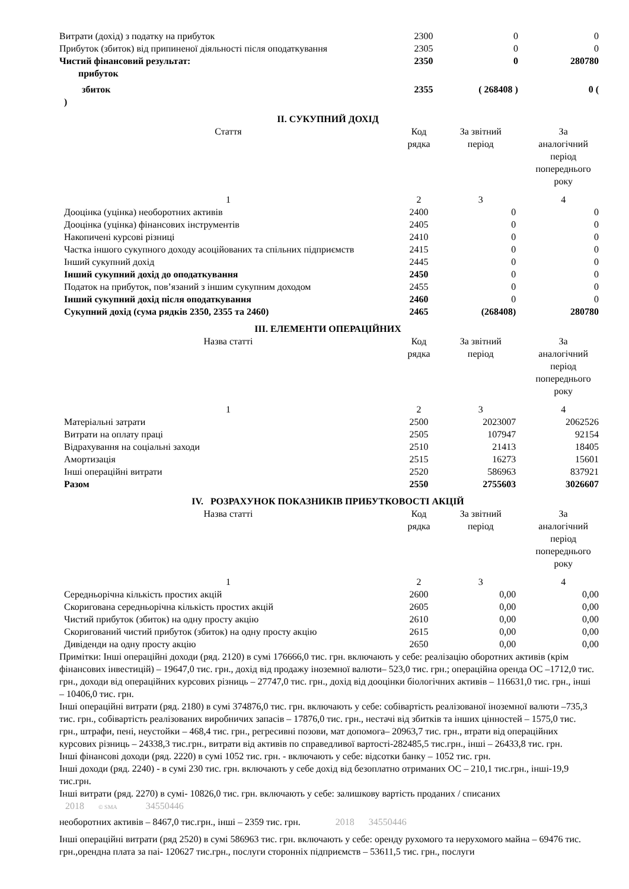| Витрати (дохід) з податку на прибуток | 2300 | 0 | 0 |
| Прибуток (збиток) від припиненої діяльності після оподаткування | 2305 | 0 | 0 |
| Чистий фінансовий результат: прибуток | 2350 | 0 | 280780 |
| збиток | 2355 | ( 268408 ) | 0 ( |
| ) | | | |
II. СУКУПНИЙ ДОХІД
| Стаття | Код рядка | За звітний період | За аналогічний період попереднього року |
| --- | --- | --- | --- |
| 1 | 2 | 3 | 4 |
| Дооцінка (уцінка) необоротних активів | 2400 | 0 | 0 |
| Дооцінка (уцінка) фінансових інструментів | 2405 | 0 | 0 |
| Накопичені курсові різниці | 2410 | 0 | 0 |
| Частка іншого сукупного доходу асоційованих та спільних підприємств | 2415 | 0 | 0 |
| Інший сукупний дохід | 2445 | 0 | 0 |
| Інший сукупний дохід до оподаткування | 2450 | 0 | 0 |
| Податок на прибуток, пов’язаний з іншим сукупним доходом | 2455 | 0 | 0 |
| Інший сукупний дохід після оподаткування | 2460 | 0 | 0 |
| Сукупний дохід (сума рядків 2350, 2355 та 2460) | 2465 | (268408) | 280780 |
III. ЕЛЕМЕНТИ ОПЕРАЦІЙНИХ
| Назва статті | Код рядка | За звітний період | За аналогічний період попереднього року |
| --- | --- | --- | --- |
| 1 | 2 | 3 | 4 |
| Матеріальні затрати | 2500 | 2023007 | 2062526 |
| Витрати на оплату праці | 2505 | 107947 | 92154 |
| Відрахування на соціальні заходи | 2510 | 21413 | 18405 |
| Амортизація | 2515 | 16273 | 15601 |
| Інші операційні витрати | 2520 | 586963 | 837921 |
| Разом | 2550 | 2755603 | 3026607 |
IV. РОЗРАХУНОК ПОКАЗНИКІВ ПРИБУТКОВОСТІ АКЦІЙ
| Назва статті | Код рядка | За звітний період | За аналогічний період попереднього року |
| --- | --- | --- | --- |
| 1 | 2 | 3 | 4 |
| Середньорічна кількість простих акцій | 2600 | 0,00 | 0,00 |
| Скоригована середньорічна кількість простих акцій | 2605 | 0,00 | 0,00 |
| Чистий прибуток (збиток) на одну просту акцію | 2610 | 0,00 | 0,00 |
| Скоригований чистий прибуток (збиток) на одну просту акцію | 2615 | 0,00 | 0,00 |
| Дивіденди на одну просту акцію | 2650 | 0,00 | 0,00 |
Примітки: Інші операційні доходи (ряд. 2120) в сумі 176666,0 тис. грн. включають у себе: реалізацію оборотних активів (крім фінансових інвестицій) – 19647,0 тис. грн., дохід від продажу іноземної валюти– 523,0 тис. грн.; операційна оренда ОС –1712,0 тис. грн., доходи від операційних курсових різниць – 27747,0 тис. грн., дохід від дооцінки біологічних активів – 116631,0 тис. грн., інші – 10406,0 тис. грн.
Інші операційні витрати (ряд. 2180) в сумі 374876,0 тис. грн. включають у себе: собівартість реалізованої іноземної валюти –735,3 тис. грн., собівартість реалізованих виробничих запасів – 17876,0 тис. грн., нестачі від збитків та інших цінностей – 1575,0 тис. грн., штрафи, пені, неустойки – 468,4 тис. грн., регресивні позови, мат допомога– 20963,7 тис. грн., втрати від операційних курсових різниць – 24338,3 тис.грн., витрати від активів по справедливої вартості-282485,5 тис.грн., інші – 26433,8 тис. грн.
Інші фінансові доходи (ряд. 2220) в сумі 1052 тис. грн. - включають у себе: відсотки банку – 1052 тис. грн.
Інші доходи (ряд. 2240) - в сумі 230 тис. грн. включають у себе дохід від безоплатно отриманих ОС – 210,1 тис.грн., інші-19,9 тис.грн.
Інші витрати (ряд. 2270) в сумі- 10826,0 тис. грн. включають у себе: залишкову вартість проданих / списаних
2018 © SMA 34550446
необоротних активів – 8467,0 тис.грн., інші – 2359 тис. грн. 2018 34550446
Інші операційні витрати (ряд 2520) в сумі 586963 тис. грн. включають у себе: оренду рухомого та нерухомого майна – 69476 тис. грн.,орендна плата за паі- 120627 тис.грн., послуги сторонніх підприємств – 53611,5 тис. грн., послуги